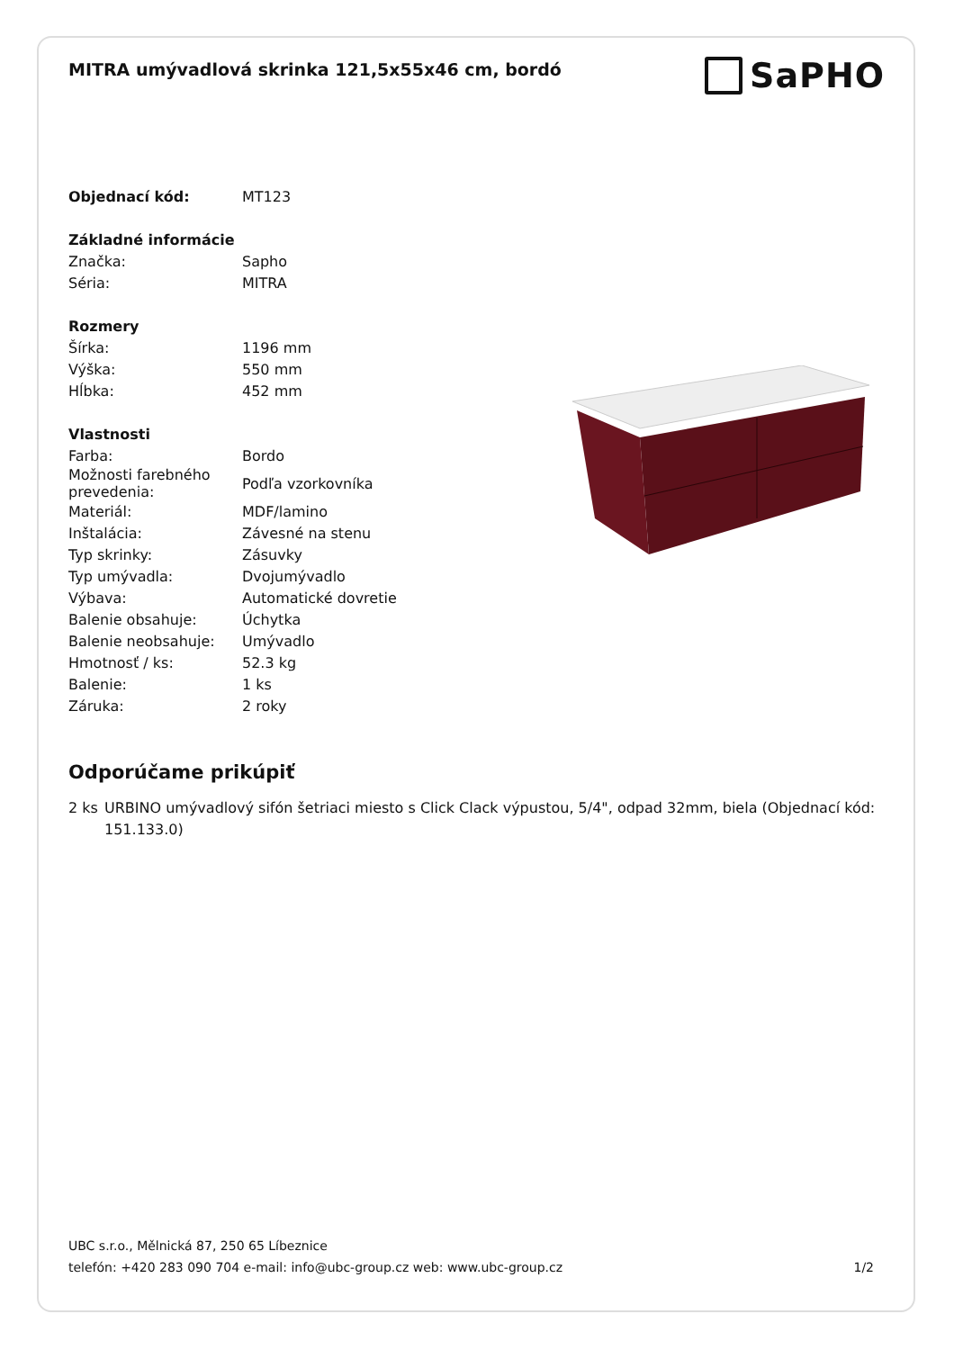MITRA umývadlová skrinka 121,5x55x46 cm, bordó
SaPHO
| Objednací kód: | MT123 |
| Základné informácie | |
| Značka: | Sapho |
| Séria: | MITRA |
| Rozmery | |
| Šírka: | 1196 mm |
| Výška: | 550 mm |
| Hĺbka: | 452 mm |
| Vlastnosti | |
| Farba: | Bordo |
| Možnosti farebného prevedenia: | Podľa vzorkovníka |
| Materiál: | MDF/lamino |
| Inštalácia: | Závesné na stenu |
| Typ skrinky: | Zásuvky |
| Typ umývadla: | Dvojumývadlo |
| Výbava: | Automatické dovretie |
| Balenie obsahuje: | Úchytka |
| Balenie neobsahuje: | Umývadlo |
| Hmotnosť / ks: | 52.3 kg |
| Balenie: | 1 ks |
| Záruka: | 2 roky |
Odporúčame prikúpiť
2 ks URBINO umývadlový sifón šetriaci miesto s Click Clack výpustou, 5/4", odpad 32mm, biela (Objednací kód: 151.133.0)
UBC s.r.o., Mělnická 87, 250 65 Líbeznice
telefón: +420 283 090 704 e-mail: info@ubc-group.cz web: www.ubc-group.cz 1/2